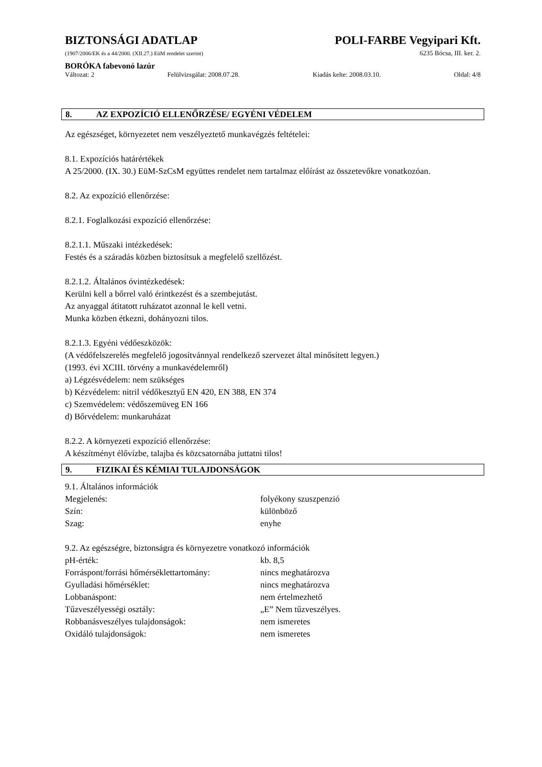BIZTONSÁGI ADATLAP POLI-FARBE Vegyipari Kft.
(1907/2006/EK és a 44/2000. (XII.27.) EüM rendelet szerint)
6235 Bócsa, III. ker. 2.
BORÓKA fabevonó lazúr
Változat: 2 Felülvizsgálat: 2008.07.28. Kiadás kelte: 2008.03.10. Oldal: 4/8
8. AZ EXPOZÍCIÓ ELLENŐRZÉSE/ EGYÉNI VÉDELEM
Az egészséget, környezetet nem veszélyeztető munkavégzés feltételei:
8.1. Expozíciós határértékek
A 25/2000. (IX. 30.) EüM-SzCsM együttes rendelet nem tartalmaz előírást az összetevőkre vonatkozóan.
8.2. Az expozíció ellenőrzése:
8.2.1. Foglalkozási expozíció ellenőrzése:
8.2.1.1. Műszaki intézkedések:
Festés és a száradás közben biztosítsuk a megfelelő szellőzést.
8.2.1.2. Általános óvintézkedések:
Kerülni kell a bőrrel való érintkezést és a szembejutást.
Az anyaggal átitatott ruházatot azonnal le kell vetni.
Munka közben étkezni, dohányozni tilos.
8.2.1.3. Egyéni védőeszközök:
(A védőfelszerelés megfelelő jogosítvánnyal rendelkező szervezet által minősített legyen.)
(1993. évi XCIII. törvény a munkavédelemről)
a) Légzésvédelem: nem szükséges
b) Kézvédelem: nitril védőkesztyű EN 420, EN 388, EN 374
c) Szemvédelem: védőszemüveg EN 166
d) Bőrvédelem: munkaruházat
8.2.2. A környezeti expozíció ellenőrzése:
A készítményt élővízbe, talajba és közcsatornába juttatni tilos!
9. FIZIKAI ÉS KÉMIAI TULAJDONSÁGOK
9.1. Általános információk
| Megjelenés: | folyékony szuszpenzió |
| Szín: | különböző |
| Szag: | enyhe |
9.2. Az egészségre, biztonságra és környezetre vonatkozó információk
| pH-érték: | kb. 8,5 |
| Forráspont/forrási hőmérséklettartomány: | nincs meghatározva |
| Gyulladási hőmérséklet: | nincs meghatározva |
| Lobbanáspont: | nem értelmezhető |
| Tűzveszélyességi osztály: | „E” Nem tűzveszélyes. |
| Robbanásveszélyes tulajdonságok: | nem ismeretes |
| Oxidáló tulajdonságok: | nem ismeretes |